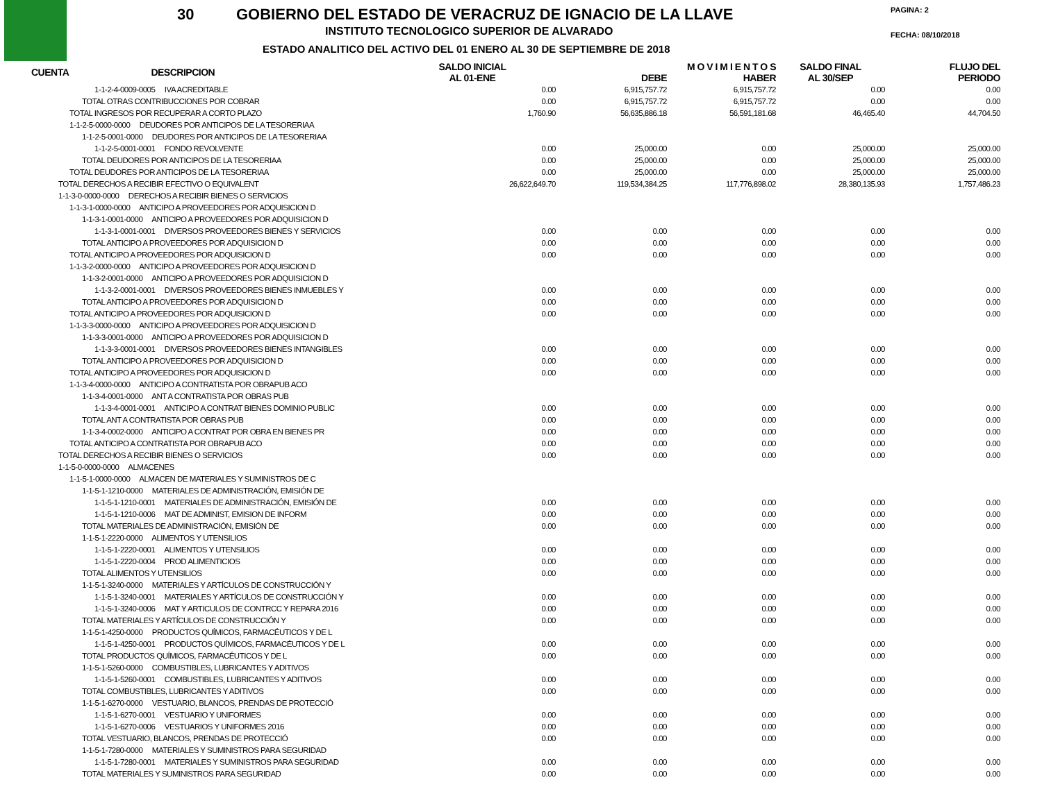30
GOBIERNO DEL ESTADO DE VERACRUZ DE IGNACIO DE LA LLAVE
INSTITUTO TECNOLOGICO SUPERIOR DE ALVARADO
ESTADO ANALITICO DEL ACTIVO DEL 01 ENERO AL 30 DE SEPTIEMBRE DE 2018
PAGINA: 2
FECHA: 08/10/2018
| CUENTA DESCRIPCION | SALDO INICIAL AL 01-ENE | DEBE | M O V I M I E N T O S HABER | SALDO FINAL AL 30/SEP | FLUJO DEL PERIODO |
| --- | --- | --- | --- | --- | --- |
| 1-1-2-4-0009-0005 IVA ACREDITABLE | 0.00 | 6,915,757.72 | 6,915,757.72 | 0.00 | 0.00 |
| TOTAL OTRAS CONTRIBUCCIONES POR COBRAR | 0.00 | 6,915,757.72 | 6,915,757.72 | 0.00 | 0.00 |
| TOTAL INGRESOS POR RECUPERAR A CORTO PLAZO | 1,760.90 | 56,635,886.18 | 56,591,181.68 | 46,465.40 | 44,704.50 |
| 1-1-2-5-0000-0000 DEUDORES POR ANTICIPOS DE LA TESORERIAA | | | | | |
| 1-1-2-5-0001-0000 DEUDORES POR ANTICIPOS DE LA TESORERIAA | | | | | |
| 1-1-2-5-0001-0001 FONDO REVOLVENTE | 0.00 | 25,000.00 | 0.00 | 25,000.00 | 25,000.00 |
| TOTAL DEUDORES POR ANTICIPOS DE LA TESORERIAA | 0.00 | 25,000.00 | 0.00 | 25,000.00 | 25,000.00 |
| TOTAL DEUDORES POR ANTICIPOS DE LA TESORERIAA | 0.00 | 25,000.00 | 0.00 | 25,000.00 | 25,000.00 |
| TOTAL DERECHOS A RECIBIR EFECTIVO O EQUIVALENT | 26,622,649.70 | 119,534,384.25 | 117,776,898.02 | 28,380,135.93 | 1,757,486.23 |
| 1-1-3-0-0000-0000 DERECHOS A RECIBIR BIENES O SERVICIOS | | | | | |
| 1-1-3-1-0000-0000 ANTICIPO A PROVEEDORES POR ADQUISICION D | | | | | |
| 1-1-3-1-0001-0000 ANTICIPO A PROVEEDORES POR ADQUISICION D | | | | | |
| 1-1-3-1-0001-0001 DIVERSOS PROVEEDORES BIENES Y SERVICIOS | 0.00 | 0.00 | 0.00 | 0.00 | 0.00 |
| TOTAL ANTICIPO A PROVEEDORES POR ADQUISICION D | 0.00 | 0.00 | 0.00 | 0.00 | 0.00 |
| TOTAL ANTICIPO A PROVEEDORES POR ADQUISICION D | 0.00 | 0.00 | 0.00 | 0.00 | 0.00 |
| 1-1-3-2-0000-0000 ANTICIPO A PROVEEDORES POR ADQUISICION D | | | | | |
| 1-1-3-2-0001-0000 ANTICIPO A PROVEEDORES POR ADQUISICION D | | | | | |
| 1-1-3-2-0001-0001 DIVERSOS PROVEEDORES BIENES INMUEBLES Y | 0.00 | 0.00 | 0.00 | 0.00 | 0.00 |
| TOTAL ANTICIPO A PROVEEDORES POR ADQUISICION D | 0.00 | 0.00 | 0.00 | 0.00 | 0.00 |
| TOTAL ANTICIPO A PROVEEDORES POR ADQUISICION D | 0.00 | 0.00 | 0.00 | 0.00 | 0.00 |
| 1-1-3-3-0000-0000 ANTICIPO A PROVEEDORES POR ADQUISICION D | | | | | |
| 1-1-3-3-0001-0000 ANTICIPO A PROVEEDORES POR ADQUISICION D | | | | | |
| 1-1-3-3-0001-0001 DIVERSOS PROVEEDORES BIENES INTANGIBLES | 0.00 | 0.00 | 0.00 | 0.00 | 0.00 |
| TOTAL ANTICIPO A PROVEEDORES POR ADQUISICION D | 0.00 | 0.00 | 0.00 | 0.00 | 0.00 |
| TOTAL ANTICIPO A PROVEEDORES POR ADQUISICION D | 0.00 | 0.00 | 0.00 | 0.00 | 0.00 |
| 1-1-3-4-0000-0000 ANTICIPO A CONTRATISTA POR OBRAPUB ACO | | | | | |
| 1-1-3-4-0001-0000 ANT A CONTRATISTA POR OBRAS PUB | | | | | |
| 1-1-3-4-0001-0001 ANTICIPO A CONTRAT BIENES DOMINIO PUBLIC | 0.00 | 0.00 | 0.00 | 0.00 | 0.00 |
| TOTAL ANT A CONTRATISTA POR OBRAS PUB | 0.00 | 0.00 | 0.00 | 0.00 | 0.00 |
| 1-1-3-4-0002-0000 ANTICIPO A CONTRAT POR OBRA EN BIENES PR | 0.00 | 0.00 | 0.00 | 0.00 | 0.00 |
| TOTAL ANTICIPO A CONTRATISTA POR OBRAPUB ACO | 0.00 | 0.00 | 0.00 | 0.00 | 0.00 |
| TOTAL DERECHOS A RECIBIR BIENES O SERVICIOS | 0.00 | 0.00 | 0.00 | 0.00 | 0.00 |
| 1-1-5-0-0000-0000 ALMACENES | | | | | |
| 1-1-5-1-0000-0000 ALMACEN DE MATERIALES Y SUMINISTROS DE C | | | | | |
| 1-1-5-1-1210-0000 MATERIALES DE ADMINISTRACIÓN, EMISIÓN DE | | | | | |
| 1-1-5-1-1210-0001 MATERIALES DE ADMINISTRACIÓN, EMISIÓN DE | 0.00 | 0.00 | 0.00 | 0.00 | 0.00 |
| 1-1-5-1-1210-0006 MAT DE ADMINIST, EMISION DE INFORM | 0.00 | 0.00 | 0.00 | 0.00 | 0.00 |
| TOTAL MATERIALES DE ADMINISTRACIÓN, EMISIÓN DE | 0.00 | 0.00 | 0.00 | 0.00 | 0.00 |
| 1-1-5-1-2220-0000 ALIMENTOS Y UTENSILIOS | | | | | |
| 1-1-5-1-2220-0001 ALIMENTOS Y UTENSILIOS | 0.00 | 0.00 | 0.00 | 0.00 | 0.00 |
| 1-1-5-1-2220-0004 PROD ALIMENTICIOS | 0.00 | 0.00 | 0.00 | 0.00 | 0.00 |
| TOTAL ALIMENTOS Y UTENSILIOS | 0.00 | 0.00 | 0.00 | 0.00 | 0.00 |
| 1-1-5-1-3240-0000 MATERIALES Y ARTÍCULOS DE CONSTRUCCIÓN Y | | | | | |
| 1-1-5-1-3240-0001 MATERIALES Y ARTÍCULOS DE CONSTRUCCIÓN Y | 0.00 | 0.00 | 0.00 | 0.00 | 0.00 |
| 1-1-5-1-3240-0006 MAT Y ARTICULOS DE CONTRCC Y REPARA 2016 | 0.00 | 0.00 | 0.00 | 0.00 | 0.00 |
| TOTAL MATERIALES Y ARTÍCULOS DE CONSTRUCCIÓN Y | 0.00 | 0.00 | 0.00 | 0.00 | 0.00 |
| 1-1-5-1-4250-0000 PRODUCTOS QUÍMICOS, FARMACÉUTICOS Y DE L | | | | | |
| 1-1-5-1-4250-0001 PRODUCTOS QUÍMICOS, FARMACÉUTICOS Y DE L | 0.00 | 0.00 | 0.00 | 0.00 | 0.00 |
| TOTAL PRODUCTOS QUÍMICOS, FARMACÉUTICOS Y DE L | 0.00 | 0.00 | 0.00 | 0.00 | 0.00 |
| 1-1-5-1-5260-0000 COMBUSTIBLES, LUBRICANTES Y ADITIVOS | | | | | |
| 1-1-5-1-5260-0001 COMBUSTIBLES, LUBRICANTES Y ADITIVOS | 0.00 | 0.00 | 0.00 | 0.00 | 0.00 |
| TOTAL COMBUSTIBLES, LUBRICANTES Y ADITIVOS | 0.00 | 0.00 | 0.00 | 0.00 | 0.00 |
| 1-1-5-1-6270-0000 VESTUARIO, BLANCOS, PRENDAS DE PROTECCIÓ | | | | | |
| 1-1-5-1-6270-0001 VESTUARIO Y UNIFORMES | 0.00 | 0.00 | 0.00 | 0.00 | 0.00 |
| 1-1-5-1-6270-0006 VESTUARIOS Y UNIFORMES 2016 | 0.00 | 0.00 | 0.00 | 0.00 | 0.00 |
| TOTAL VESTUARIO, BLANCOS, PRENDAS DE PROTECCIÓ | 0.00 | 0.00 | 0.00 | 0.00 | 0.00 |
| 1-1-5-1-7280-0000 MATERIALES Y SUMINISTROS PARA SEGURIDAD | | | | | |
| 1-1-5-1-7280-0001 MATERIALES Y SUMINISTROS PARA SEGURIDAD | 0.00 | 0.00 | 0.00 | 0.00 | 0.00 |
| TOTAL MATERIALES Y SUMINISTROS PARA SEGURIDAD | 0.00 | 0.00 | 0.00 | 0.00 | 0.00 |